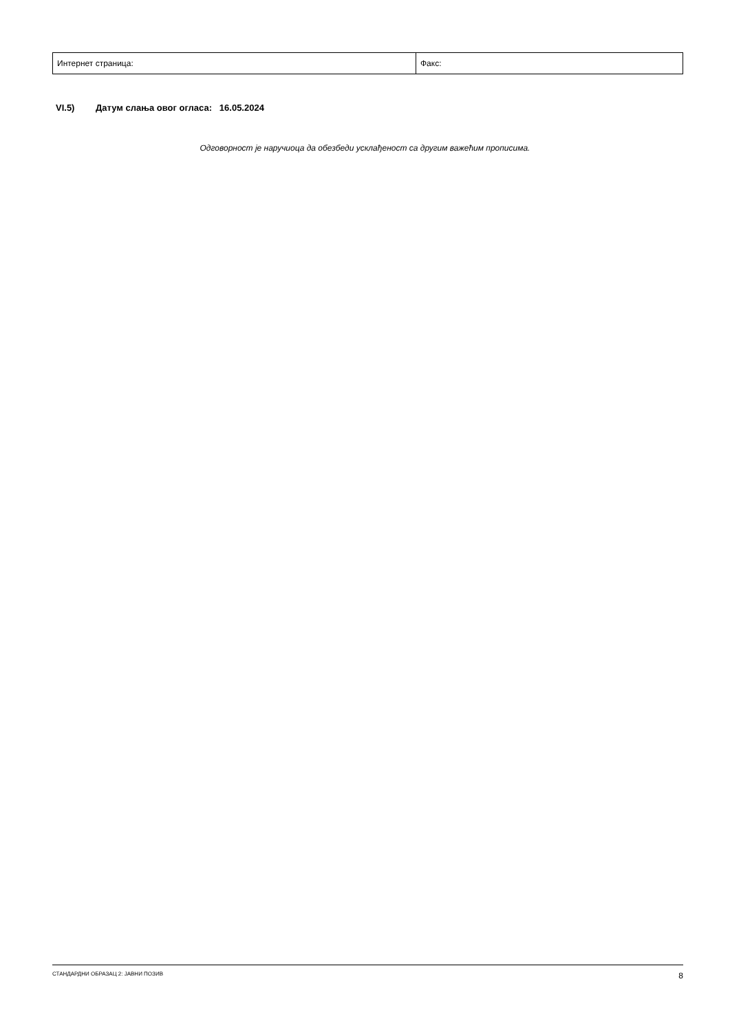| Интернет страница: | Факс: |
VI.5) Датум слања овог огласа: 16.05.2024
Одговорност је наручиоца да обезбеди усклађеност са другим важећим прописима.
СТАНДАРДНИ ОБРАЗАЦ 2: ЈАВНИ ПОЗИВ 8